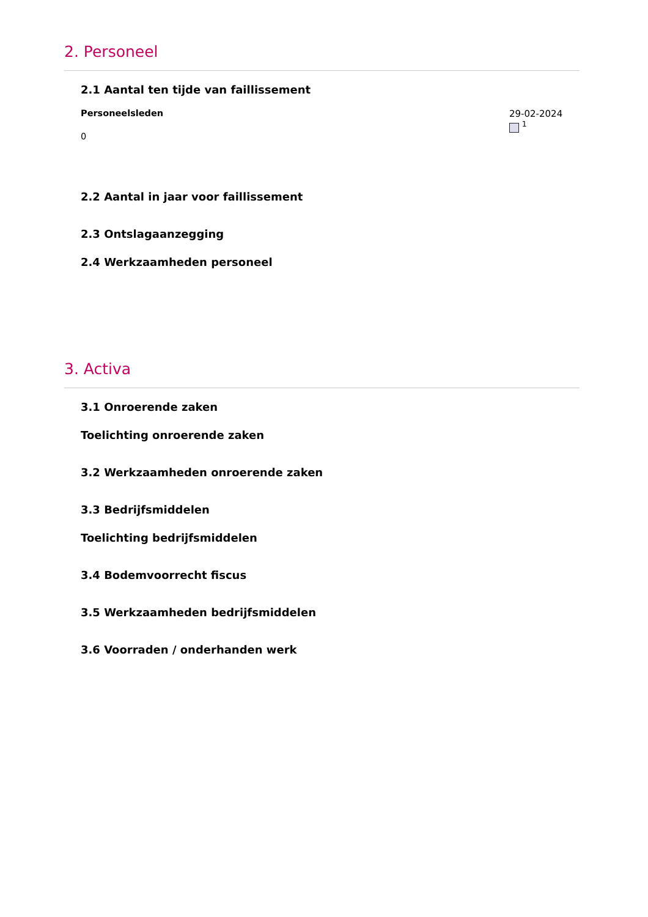2. Personeel
2.1 Aantal ten tijde van faillissement
Personeelsleden
0
29-02-2024
<sup>1</sup>
2.2 Aantal in jaar voor faillissement
2.3 Ontslagaanzegging
2.4 Werkzaamheden personeel
3. Activa
3.1 Onroerende zaken
Toelichting onroerende zaken
3.2 Werkzaamheden onroerende zaken
3.3 Bedrijfsmiddelen
Toelichting bedrijfsmiddelen
3.4 Bodemvoorrecht fiscus
3.5 Werkzaamheden bedrijfsmiddelen
3.6 Voorraden / onderhanden werk